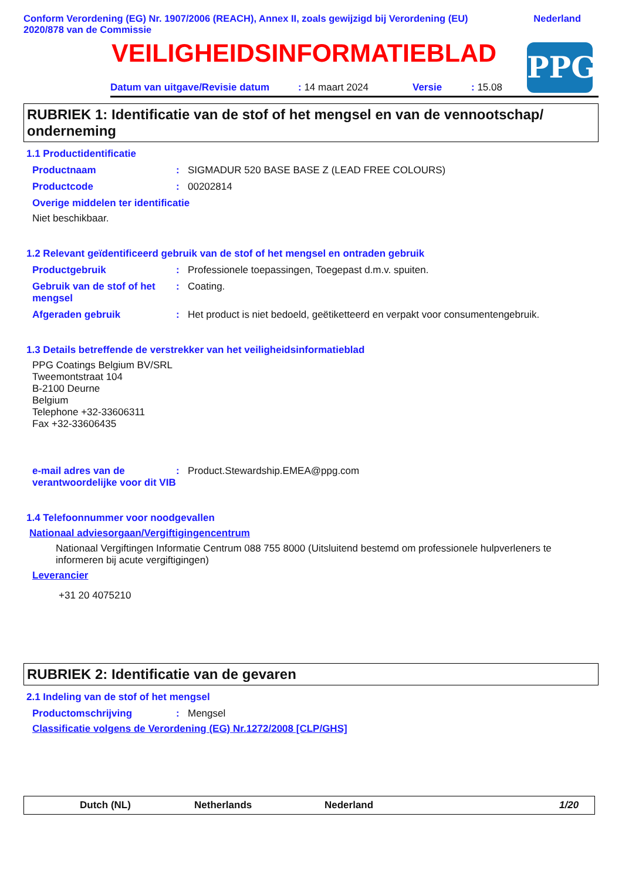Conform Verordening (EG) Nr. 1907/2006 (REACH), Annex II, zoals gewijzigd bij Verordening (EU)
2020/878 van de Commissie
Nederland
VEILIGHEIDSINFORMATIEBLAD
PPG
Datum van uitgave/Revisie datum: 14 maart 2024 Versie: 15.08
RUBRIEK 1: Identificatie van de stof of het mengsel en van de vennootschap/ onderneming
1.1 Productidentificatie
Productnaam : SIGMADUR 520 BASE BASE Z (LEAD FREE COLOURS)
Productcode : 00202814
Overige middelen ter identificatie
Niet beschikbaar.
1.2 Relevant geïdentificeerd gebruik van de stof of het mengsel en ontraden gebruik
Productgebruik : Professionele toepassingen, Toegepast d.m.v. spuiten.
Gebruik van de stof of het mengsel
: Coating.
Afgeraden gebruik : Het product is niet bedoeld, geëtiketteerd en verpakt voor consumentengebruik.
1.3 Details betreffende de verstrekker van het veiligheidsinformatieblad
PPG Coatings Belgium BV/SRL
Tweemontstraat 104
B-2100 Deurne
Belgium
Telephone +32-33606311
Fax +32-33606435
e-mail adres van de verantwoordelijke voor dit VIB
: Product.Stewardship.EMEA@ppg.com
1.4 Telefoonnummer voor noodgevallen
Nationaal adviesorgaan/Vergiftigingencentrum
Nationaal Vergiftingen Informatie Centrum 088 755 8000 (Uitsluitend bestemd om professionele hulpverleners te informeren bij acute vergiftigingen)
Leverancier
+31 20 4075210
RUBRIEK 2: Identificatie van de gevaren
2.1 Indeling van de stof of het mengsel
Productomschrijving : Mengsel
Classificatie volgens de Verordening (EG) Nr.1272/2008 [CLP/GHS]
Dutch (NL) Netherlands Nederland 1/20